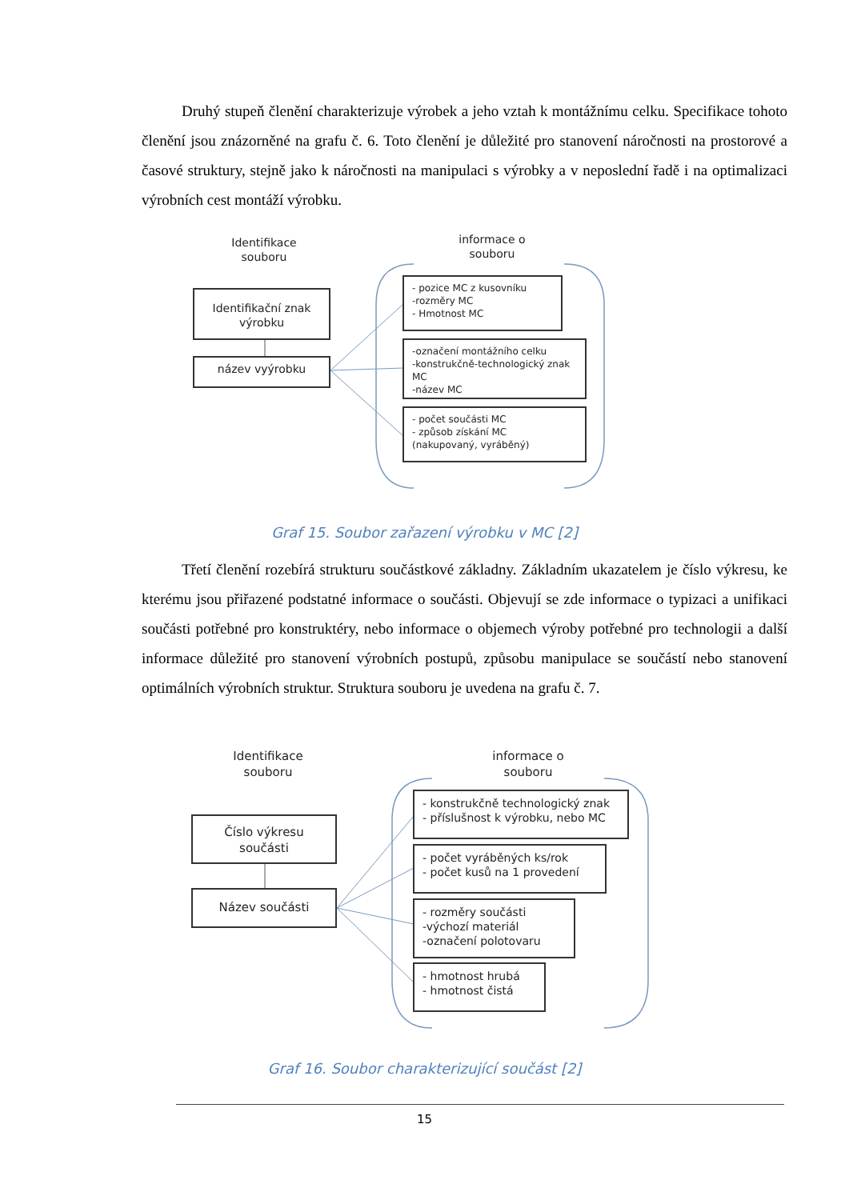Druhý stupeň členění charakterizuje výrobek a jeho vztah k montážnímu celku. Specifikace tohoto členění jsou znázorněné na grafu č. 6. Toto členění je důležité pro stanovení náročnosti na prostorové a časové struktury, stejně jako k náročnosti na manipulaci s výrobky a v neposlední řadě i na optimalizaci výrobních cest montáží výrobku.
Identifikace souboru
informace o souboru
Identifikační znak výrobku
název vyýrobku
- pozice MC z kusovníku
-rozměry MC
- Hmotnost MC
-označení montážního celku
-konstrukčně-technologický znak MC
-název MC
- počet součásti MC
- způsob získání MC
(nakupovaný, vyráběný)
Graf 15. Soubor zařazení výrobku v MC [2]
Třetí členění rozebírá strukturu součástkové základny. Základním ukazatelem je číslo výkresu, ke kterému jsou přiřazené podstatné informace o součásti. Objevují se zde informace o typizaci a unifikaci součásti potřebné pro konstruktéry, nebo informace o objemech výroby potřebné pro technologii a další informace důležité pro stanovení výrobních postupů, způsobu manipulace se součástí nebo stanovení optimálních výrobních struktur. Struktura souboru je uvedena na grafu č. 7.
Identifikace souboru
informace o souboru
Číslo výkresu součásti
Název součásti
- konstrukčně technologický znak
- příslušnost k výrobku, nebo MC
- počet vyráběných ks/rok
- počet kusů na 1 provedení
- rozměry součásti
-výchozí materiál
-označení polotovaru
- hmotnost hrubá
- hmotnost čistá
Graf 16. Soubor charakterizující součást [2]
15